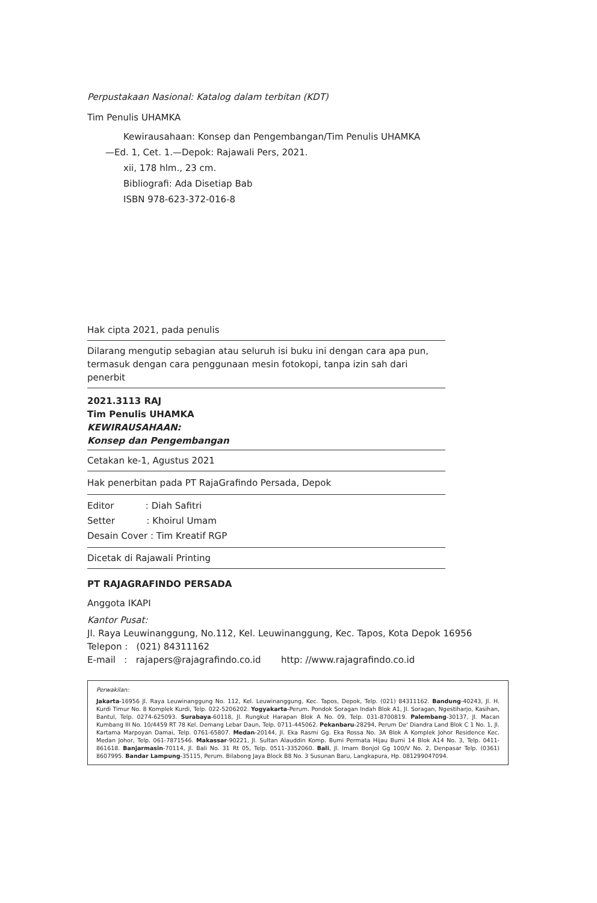Perpustakaan Nasional: Katalog dalam terbitan (KDT)
Tim Penulis UHAMKA
Kewirausahaan: Konsep dan Pengembangan/Tim Penulis UHAMKA
—Ed. 1, Cet. 1.—Depok: Rajawali Pers, 2021.
xii, 178 hlm., 23 cm.
Bibliografi: Ada Disetiap Bab
ISBN 978-623-372-016-8
Hak cipta 2021, pada penulis
Dilarang mengutip sebagian atau seluruh isi buku ini dengan cara apa pun, termasuk dengan cara penggunaan mesin fotokopi, tanpa izin sah dari penerbit
2021.3113 RAJ
Tim Penulis UHAMKA
KEWIRAUSAHAAN:
Konsep dan Pengembangan
Cetakan ke-1, Agustus 2021
Hak penerbitan pada PT RajaGrafindo Persada, Depok
Editor : Diah Safitri
Setter : Khoirul Umam
Desain Cover : Tim Kreatif RGP
Dicetak di Rajawali Printing
PT RAJAGRAFINDO PERSADA
Anggota IKAPI
Kantor Pusat:
Jl. Raya Leuwinanggung, No.112, Kel. Leuwinanggung, Kec. Tapos, Kota Depok 16956
Telepon : (021) 84311162
E-mail : rajapers@rajagrafindo.co.id http: //www.rajagrafindo.co.id
Perwakilan:
Jakarta-16956 Jl. Raya Leuwinanggung No. 112, Kel. Leuwinanggung, Kec. Tapos, Depok, Telp. (021) 84311162. Bandung-40243, Jl. H. Kurdi Timur No. 8 Komplek Kurdi, Telp. 022-5206202. Yogyakarta-Perum. Pondok Soragan Indah Blok A1, Jl. Soragan, Ngestiharjo, Kasihan, Bantul, Telp. 0274-625093. Surabaya-60118, Jl. Rungkut Harapan Blok A No. 09, Telp. 031-8700819. Palembang-30137, Jl. Macan Kumbang III No. 10/4459 RT 78 Kel. Demang Lebar Daun, Telp. 0711-445062. Pekanbaru-28294, Perum De' Diandra Land Blok C 1 No. 1, Jl. Kartama Marpoyan Damai, Telp. 0761-65807. Medan-20144, Jl. Eka Rasmi Gg. Eka Rossa No. 3A Blok A Komplek Johor Residence Kec. Medan Johor, Telp. 061-7871546. Makassar-90221, Jl. Sultan Alauddin Komp. Bumi Permata Hijau Bumi 14 Blok A14 No. 3, Telp. 0411-861618. Banjarmasin-70114, Jl. Bali No. 31 Rt 05, Telp. 0511-3352060. Bali, Jl. Imam Bonjol Gg 100/V No. 2, Denpasar Telp. (0361) 8607995. Bandar Lampung-35115, Perum. Bilabong Jaya Block B8 No. 3 Susunan Baru, Langkapura, Hp. 081299047094.